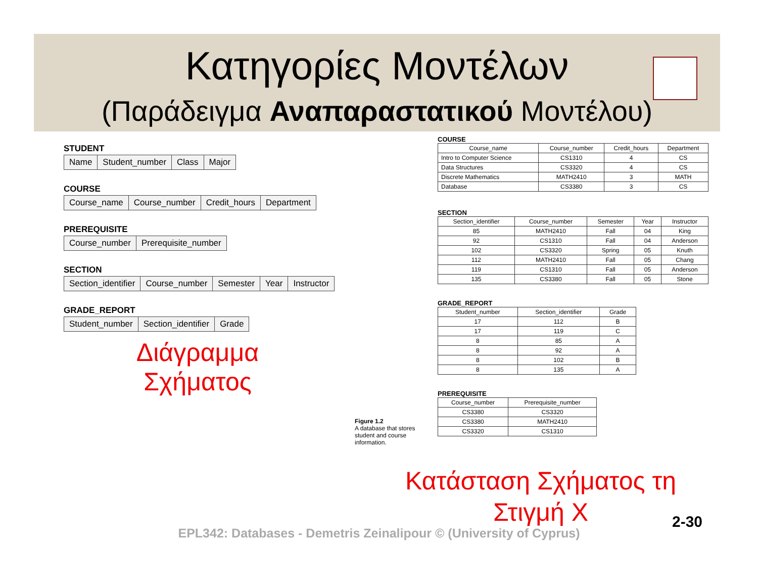Κατηγορίες Μοντέλων
(Παράδειγμα Αναπαραστατικού Μοντέλου)
STUDENT
| Name | Student_number | Class | Major |
COURSE
| Course_name | Course_number | Credit_hours | Department |
PREREQUISITE
| Course_number | Prerequisite_number |
SECTION
| Section_identifier | Course_number | Semester | Year | Instructor |
GRADE_REPORT
| Student_number | Section_identifier | Grade |
Διάγραμμα
Σχήματος
COURSE
| Course_name | Course_number | Credit_hours | Department |
| --- | --- | --- | --- |
| Intro to Computer Science | CS1310 | 4 | CS |
| Data Structures | CS3320 | 4 | CS |
| Discrete Mathematics | MATH2410 | 3 | MATH |
| Database | CS3380 | 3 | CS |
SECTION
| Section_identifier | Course_number | Semester | Year | Instructor |
| --- | --- | --- | --- | --- |
| 85 | MATH2410 | Fall | 04 | King |
| 92 | CS1310 | Fall | 04 | Anderson |
| 102 | CS3320 | Spring | 05 | Knuth |
| 112 | MATH2410 | Fall | 05 | Chang |
| 119 | CS1310 | Fall | 05 | Anderson |
| 135 | CS3380 | Fall | 05 | Stone |
GRADE_REPORT
| Student_number | Section_identifier | Grade |
| --- | --- | --- |
| 17 | 112 | B |
| 17 | 119 | C |
| 8 | 85 | A |
| 8 | 92 | A |
| 8 | 102 | B |
| 8 | 135 | A |
PREREQUISITE
| Course_number | Prerequisite_number |
| --- | --- |
| CS3380 | CS3320 |
| CS3380 | MATH2410 |
| CS3320 | CS1310 |
Figure 1.2
A database that stores student and course information.
Κατάσταση Σχήματος τη Στιγμή X
2-30
EPL342: Databases - Demetris Zeinalipour © (University of Cyprus)